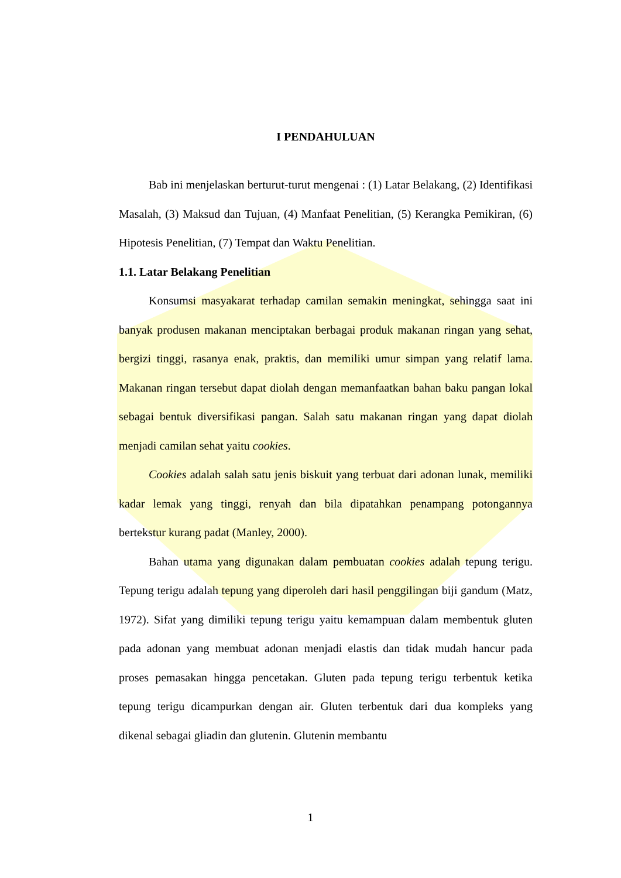I PENDAHULUAN
Bab ini menjelaskan berturut-turut mengenai : (1) Latar Belakang, (2) Identifikasi Masalah, (3) Maksud dan Tujuan, (4) Manfaat Penelitian, (5) Kerangka Pemikiran, (6) Hipotesis Penelitian, (7) Tempat dan Waktu Penelitian.
1.1. Latar Belakang Penelitian
Konsumsi masyakarat terhadap camilan semakin meningkat, sehingga saat ini banyak produsen makanan menciptakan berbagai produk makanan ringan yang sehat, bergizi tinggi, rasanya enak, praktis, dan memiliki umur simpan yang relatif lama. Makanan ringan tersebut dapat diolah dengan memanfaatkan bahan baku pangan lokal sebagai bentuk diversifikasi pangan. Salah satu makanan ringan yang dapat diolah menjadi camilan sehat yaitu cookies.
Cookies adalah salah satu jenis biskuit yang terbuat dari adonan lunak, memiliki kadar lemak yang tinggi, renyah dan bila dipatahkan penampang potongannya bertekstur kurang padat (Manley, 2000).
Bahan utama yang digunakan dalam pembuatan cookies adalah tepung terigu. Tepung terigu adalah tepung yang diperoleh dari hasil penggilingan biji gandum (Matz, 1972). Sifat yang dimiliki tepung terigu yaitu kemampuan dalam membentuk gluten pada adonan yang membuat adonan menjadi elastis dan tidak mudah hancur pada proses pemasakan hingga pencetakan. Gluten pada tepung terigu terbentuk ketika tepung terigu dicampurkan dengan air. Gluten terbentuk dari dua kompleks yang dikenal sebagai gliadin dan glutenin. Glutenin membantu
1